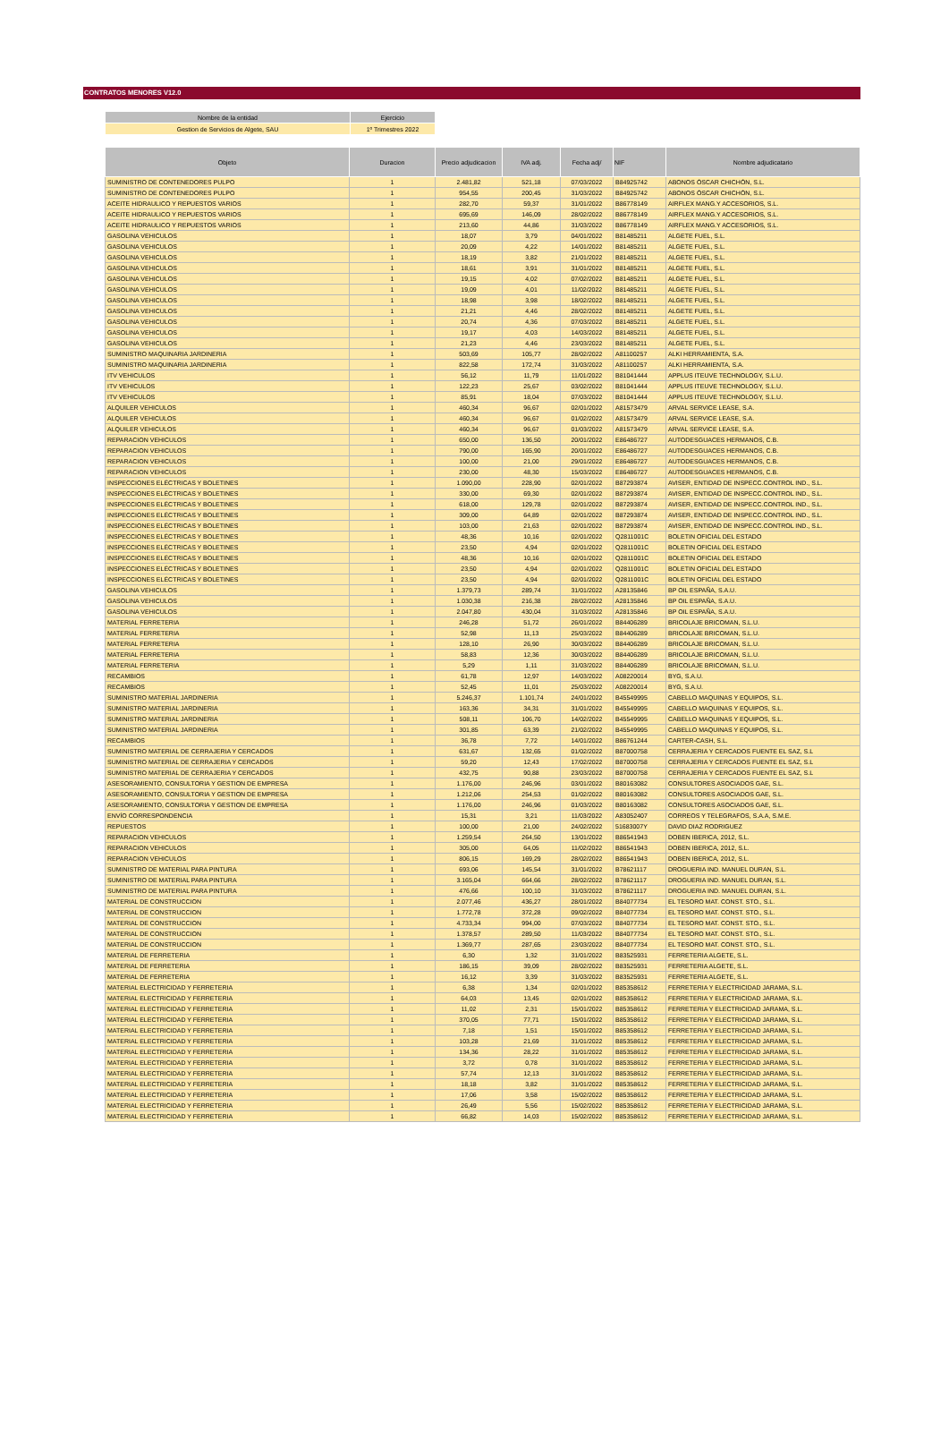CONTRATOS MENORES V12.0
| Nombre de la entidad | Ejercicio |
| Gestion de Servicios de Algete, SAU | 1º Trimestres 2022 |
| Objeto | Duracion | Precio adjudicacion | IVA adj. | Fecha adj/ | NIF | Nombre adjudicatario |
| --- | --- | --- | --- | --- | --- | --- |
| SUMINISTRO DE CONTENEDORES PULPO | 1 | 2.481,82 | 521,18 | 07/03/2022 | B84925742 | ABONOS ÓSCAR CHICHÓN, S.L. |
| SUMINISTRO DE CONTENEDORES PULPO | 1 | 954,55 | 200,45 | 31/03/2022 | B84925742 | ABONOS ÓSCAR CHICHÓN, S.L. |
| ACEITE HIDRAULICO Y REPUESTOS VARIOS | 1 | 282,70 | 59,37 | 31/01/2022 | B86778149 | AIRFLEX MANG.Y ACCESORIOS, S.L. |
| ACEITE HIDRAULICO Y REPUESTOS VARIOS | 1 | 695,69 | 146,09 | 28/02/2022 | B86778149 | AIRFLEX MANG.Y ACCESORIOS, S.L. |
| ACEITE HIDRAULICO Y REPUESTOS VARIOS | 1 | 213,60 | 44,86 | 31/03/2022 | B86778149 | AIRFLEX MANG.Y ACCESORIOS, S.L. |
| GASOLINA VEHICULOS | 1 | 18,07 | 3,79 | 04/01/2022 | B81485211 | ALGETE FUEL, S.L. |
| GASOLINA VEHICULOS | 1 | 20,09 | 4,22 | 14/01/2022 | B81485211 | ALGETE FUEL, S.L. |
| GASOLINA VEHICULOS | 1 | 18,19 | 3,82 | 21/01/2022 | B81485211 | ALGETE FUEL, S.L. |
| GASOLINA VEHICULOS | 1 | 18,61 | 3,91 | 31/01/2022 | B81485211 | ALGETE FUEL, S.L. |
| GASOLINA VEHICULOS | 1 | 19,15 | 4,02 | 07/02/2022 | B81485211 | ALGETE FUEL, S.L. |
| GASOLINA VEHICULOS | 1 | 19,09 | 4,01 | 11/02/2022 | B81485211 | ALGETE FUEL, S.L. |
| GASOLINA VEHICULOS | 1 | 18,98 | 3,98 | 18/02/2022 | B81485211 | ALGETE FUEL, S.L. |
| GASOLINA VEHICULOS | 1 | 21,21 | 4,46 | 28/02/2022 | B81485211 | ALGETE FUEL, S.L. |
| GASOLINA VEHICULOS | 1 | 20,74 | 4,36 | 07/03/2022 | B81485211 | ALGETE FUEL, S.L. |
| GASOLINA VEHICULOS | 1 | 19,17 | 4,03 | 14/03/2022 | B81485211 | ALGETE FUEL, S.L. |
| GASOLINA VEHICULOS | 1 | 21,23 | 4,46 | 23/03/2022 | B81485211 | ALGETE FUEL, S.L. |
| SUMINISTRO MAQUINARIA JARDINERIA | 1 | 503,69 | 105,77 | 28/02/2022 | A81100257 | ALKI HERRAMIENTA, S.A. |
| SUMINISTRO MAQUINARIA JARDINERIA | 1 | 822,58 | 172,74 | 31/03/2022 | A81100257 | ALKI HERRAMIENTA, S.A. |
| ITV VEHICULOS | 1 | 56,12 | 11,79 | 11/01/2022 | B81041444 | APPLUS ITEUVE TECHNOLOGY, S.L.U. |
| ITV VEHICULOS | 1 | 122,23 | 25,67 | 03/02/2022 | B81041444 | APPLUS ITEUVE TECHNOLOGY, S.L.U. |
| ITV VEHICULOS | 1 | 85,91 | 18,04 | 07/03/2022 | B81041444 | APPLUS ITEUVE TECHNOLOGY, S.L.U. |
| ALQUILER VEHICULOS | 1 | 460,34 | 96,67 | 02/01/2022 | A81573479 | ARVAL SERVICE LEASE, S.A. |
| ALQUILER VEHICULOS | 1 | 460,34 | 96,67 | 01/02/2022 | A81573479 | ARVAL SERVICE LEASE, S.A. |
| ALQUILER VEHICULOS | 1 | 460,34 | 96,67 | 01/03/2022 | A81573479 | ARVAL SERVICE LEASE, S.A. |
| REPARACION VEHICULOS | 1 | 650,00 | 136,50 | 20/01/2022 | E86486727 | AUTODESGUACES HERMANOS, C.B. |
| REPARACION VEHICULOS | 1 | 790,00 | 165,90 | 20/01/2022 | E86486727 | AUTODESGUACES HERMANOS, C.B. |
| REPARACION VEHICULOS | 1 | 100,00 | 21,00 | 29/01/2022 | E86486727 | AUTODESGUACES HERMANOS, C.B. |
| REPARACION VEHICULOS | 1 | 230,00 | 48,30 | 15/03/2022 | E86486727 | AUTODESGUACES HERMANOS, C.B. |
| INSPECCIONES ELÉCTRICAS Y BOLETINES | 1 | 1.090,00 | 228,90 | 02/01/2022 | B87293874 | AVISER, ENTIDAD DE INSPECC.CONTROL IND., S.L. |
| INSPECCIONES ELÉCTRICAS Y BOLETINES | 1 | 330,00 | 69,30 | 02/01/2022 | B87293874 | AVISER, ENTIDAD DE INSPECC.CONTROL IND., S.L. |
| INSPECCIONES ELÉCTRICAS Y BOLETINES | 1 | 618,00 | 129,78 | 02/01/2022 | B87293874 | AVISER, ENTIDAD DE INSPECC.CONTROL IND., S.L. |
| INSPECCIONES ELÉCTRICAS Y BOLETINES | 1 | 309,00 | 64,89 | 02/01/2022 | B87293874 | AVISER, ENTIDAD DE INSPECC.CONTROL IND., S.L. |
| INSPECCIONES ELÉCTRICAS Y BOLETINES | 1 | 103,00 | 21,63 | 02/01/2022 | B87293874 | AVISER, ENTIDAD DE INSPECC.CONTROL IND., S.L. |
| INSPECCIONES ELÉCTRICAS Y BOLETINES | 1 | 48,36 | 10,16 | 02/01/2022 | Q2811001C | BOLETIN OFICIAL DEL ESTADO |
| INSPECCIONES ELÉCTRICAS Y BOLETINES | 1 | 23,50 | 4,94 | 02/01/2022 | Q2811001C | BOLETIN OFICIAL DEL ESTADO |
| INSPECCIONES ELÉCTRICAS Y BOLETINES | 1 | 48,36 | 10,16 | 02/01/2022 | Q2811001C | BOLETIN OFICIAL DEL ESTADO |
| INSPECCIONES ELÉCTRICAS Y BOLETINES | 1 | 23,50 | 4,94 | 02/01/2022 | Q2811001C | BOLETIN OFICIAL DEL ESTADO |
| INSPECCIONES ELÉCTRICAS Y BOLETINES | 1 | 23,50 | 4,94 | 02/01/2022 | Q2811001C | BOLETIN OFICIAL DEL ESTADO |
| GASOLINA VEHICULOS | 1 | 1.379,73 | 289,74 | 31/01/2022 | A28135846 | BP OIL ESPAÑA, S.A.U. |
| GASOLINA VEHICULOS | 1 | 1.030,38 | 216,38 | 28/02/2022 | A28135846 | BP OIL ESPAÑA, S.A.U. |
| GASOLINA VEHICULOS | 1 | 2.047,80 | 430,04 | 31/03/2022 | A28135846 | BP OIL ESPAÑA, S.A.U. |
| MATERIAL FERRETERIA | 1 | 246,28 | 51,72 | 26/01/2022 | B84406289 | BRICOLAJE BRICOMAN, S.L.U. |
| MATERIAL FERRETERIA | 1 | 52,98 | 11,13 | 25/03/2022 | B84406289 | BRICOLAJE BRICOMAN, S.L.U. |
| MATERIAL FERRETERIA | 1 | 128,10 | 26,90 | 30/03/2022 | B84406289 | BRICOLAJE BRICOMAN, S.L.U. |
| MATERIAL FERRETERIA | 1 | 58,83 | 12,36 | 30/03/2022 | B84406289 | BRICOLAJE BRICOMAN, S.L.U. |
| MATERIAL FERRETERIA | 1 | 5,29 | 1,11 | 31/03/2022 | B84406289 | BRICOLAJE BRICOMAN, S.L.U. |
| RECAMBIOS | 1 | 61,78 | 12,97 | 14/03/2022 | A08220014 | BYG, S.A.U. |
| RECAMBIOS | 1 | 52,45 | 11,01 | 25/03/2022 | A08220014 | BYG, S.A.U. |
| SUMINISTRO MATERIAL JARDINERIA | 1 | 5.246,37 | 1.101,74 | 24/01/2022 | B45549995 | CABELLO MAQUINAS Y EQUIPOS, S.L. |
| SUMINISTRO MATERIAL JARDINERIA | 1 | 163,36 | 34,31 | 31/01/2022 | B45549995 | CABELLO MAQUINAS Y EQUIPOS, S.L. |
| SUMINISTRO MATERIAL JARDINERIA | 1 | 508,11 | 106,70 | 14/02/2022 | B45549995 | CABELLO MAQUINAS Y EQUIPOS, S.L. |
| SUMINISTRO MATERIAL JARDINERIA | 1 | 301,85 | 63,39 | 21/02/2022 | B45549995 | CABELLO MAQUINAS Y EQUIPOS, S.L. |
| RECAMBIOS | 1 | 36,78 | 7,72 | 14/01/2022 | B86761244 | CARTER-CASH, S.L. |
| SUMINISTRO MATERIAL DE CERRAJERIA Y CERCADOS | 1 | 631,67 | 132,65 | 01/02/2022 | B87000758 | CERRAJERIA Y CERCADOS FUENTE EL SAZ, S.L |
| SUMINISTRO MATERIAL DE CERRAJERIA Y CERCADOS | 1 | 59,20 | 12,43 | 17/02/2022 | B87000758 | CERRAJERIA Y CERCADOS FUENTE EL SAZ, S.L |
| SUMINISTRO MATERIAL DE CERRAJERIA Y CERCADOS | 1 | 432,75 | 90,88 | 23/03/2022 | B87000758 | CERRAJERIA Y CERCADOS FUENTE EL SAZ, S.L |
| ASESORAMIENTO, CONSULTORIA Y GESTION DE EMPRESA | 1 | 1.176,00 | 246,96 | 03/01/2022 | B80163082 | CONSULTORES ASOCIADOS GAE, S.L. |
| ASESORAMIENTO, CONSULTORIA Y GESTION DE EMPRESA | 1 | 1.212,06 | 254,53 | 01/02/2022 | B80163082 | CONSULTORES ASOCIADOS GAE, S.L. |
| ASESORAMIENTO, CONSULTORIA Y GESTION DE EMPRESA | 1 | 1.176,00 | 246,96 | 01/03/2022 | B80163082 | CONSULTORES ASOCIADOS GAE, S.L. |
| ENVÍO CORRESPONDENCIA | 1 | 15,31 | 3,21 | 11/03/2022 | A83052407 | CORREOS Y TELEGRAFOS, S.A.A, S.M.E. |
| REPUESTOS | 1 | 100,00 | 21,00 | 24/02/2022 | 51683007Y | DAVID DIAZ RODRIGUEZ |
| REPARACION VEHICULOS | 1 | 1.259,54 | 264,50 | 13/01/2022 | B86541943 | DOBEN IBERICA, 2012, S.L. |
| REPARACION VEHICULOS | 1 | 305,00 | 64,05 | 11/02/2022 | B86541943 | DOBEN IBERICA, 2012, S.L. |
| REPARACION VEHICULOS | 1 | 806,15 | 169,29 | 28/02/2022 | B86541943 | DOBEN IBERICA, 2012, S.L. |
| SUMINISTRO DE MATERIAL PARA PINTURA | 1 | 693,06 | 145,54 | 31/01/2022 | B78621117 | DROGUERIA IND. MANUEL DURAN, S.L. |
| SUMINISTRO DE MATERIAL PARA PINTURA | 1 | 3.165,04 | 664,66 | 28/02/2022 | B78621117 | DROGUERIA IND. MANUEL DURAN, S.L. |
| SUMINISTRO DE MATERIAL PARA PINTURA | 1 | 476,66 | 100,10 | 31/03/2022 | B78621117 | DROGUERIA IND. MANUEL DURAN, S.L. |
| MATERIAL DE CONSTRUCCION | 1 | 2.077,46 | 436,27 | 28/01/2022 | B84077734 | EL TESORO MAT. CONST. STO., S.L. |
| MATERIAL DE CONSTRUCCION | 1 | 1.772,78 | 372,28 | 09/02/2022 | B84077734 | EL TESORO MAT. CONST. STO., S.L. |
| MATERIAL DE CONSTRUCCION | 1 | 4.733,34 | 994,00 | 07/03/2022 | B84077734 | EL TESORO MAT. CONST. STO., S.L. |
| MATERIAL DE CONSTRUCCION | 1 | 1.378,57 | 289,50 | 11/03/2022 | B84077734 | EL TESORO MAT. CONST. STO., S.L. |
| MATERIAL DE CONSTRUCCION | 1 | 1.369,77 | 287,65 | 23/03/2022 | B84077734 | EL TESORO MAT. CONST. STO., S.L. |
| MATERIAL DE FERRETERIA | 1 | 6,30 | 1,32 | 31/01/2022 | B83525931 | FERRETERIA ALGETE, S.L. |
| MATERIAL DE FERRETERIA | 1 | 186,15 | 39,09 | 28/02/2022 | B83525931 | FERRETERIA ALGETE, S.L. |
| MATERIAL DE FERRETERIA | 1 | 16,12 | 3,39 | 31/03/2022 | B83525931 | FERRETERIA ALGETE, S.L. |
| MATERIAL ELECTRICIDAD Y FERRETERIA | 1 | 6,38 | 1,34 | 02/01/2022 | B85358612 | FERRETERIA Y ELECTRICIDAD JARAMA, S.L. |
| MATERIAL ELECTRICIDAD Y FERRETERIA | 1 | 64,03 | 13,45 | 02/01/2022 | B85358612 | FERRETERIA Y ELECTRICIDAD JARAMA, S.L. |
| MATERIAL ELECTRICIDAD Y FERRETERIA | 1 | 11,02 | 2,31 | 15/01/2022 | B85358612 | FERRETERIA Y ELECTRICIDAD JARAMA, S.L. |
| MATERIAL ELECTRICIDAD Y FERRETERIA | 1 | 370,05 | 77,71 | 15/01/2022 | B85358612 | FERRETERIA Y ELECTRICIDAD JARAMA, S.L. |
| MATERIAL ELECTRICIDAD Y FERRETERIA | 1 | 7,18 | 1,51 | 15/01/2022 | B85358612 | FERRETERIA Y ELECTRICIDAD JARAMA, S.L. |
| MATERIAL ELECTRICIDAD Y FERRETERIA | 1 | 103,28 | 21,69 | 31/01/2022 | B85358612 | FERRETERIA Y ELECTRICIDAD JARAMA, S.L. |
| MATERIAL ELECTRICIDAD Y FERRETERIA | 1 | 134,36 | 28,22 | 31/01/2022 | B85358612 | FERRETERIA Y ELECTRICIDAD JARAMA, S.L. |
| MATERIAL ELECTRICIDAD Y FERRETERIA | 1 | 3,72 | 0,78 | 31/01/2022 | B85358612 | FERRETERIA Y ELECTRICIDAD JARAMA, S.L. |
| MATERIAL ELECTRICIDAD Y FERRETERIA | 1 | 57,74 | 12,13 | 31/01/2022 | B85358612 | FERRETERIA Y ELECTRICIDAD JARAMA, S.L. |
| MATERIAL ELECTRICIDAD Y FERRETERIA | 1 | 18,18 | 3,82 | 31/01/2022 | B85358612 | FERRETERIA Y ELECTRICIDAD JARAMA, S.L. |
| MATERIAL ELECTRICIDAD Y FERRETERIA | 1 | 17,06 | 3,58 | 15/02/2022 | B85358612 | FERRETERIA Y ELECTRICIDAD JARAMA, S.L. |
| MATERIAL ELECTRICIDAD Y FERRETERIA | 1 | 26,49 | 5,56 | 15/02/2022 | B85358612 | FERRETERIA Y ELECTRICIDAD JARAMA, S.L. |
| MATERIAL ELECTRICIDAD Y FERRETERIA | 1 | 66,82 | 14,03 | 15/02/2022 | B85358612 | FERRETERIA Y ELECTRICIDAD JARAMA, S.L. |